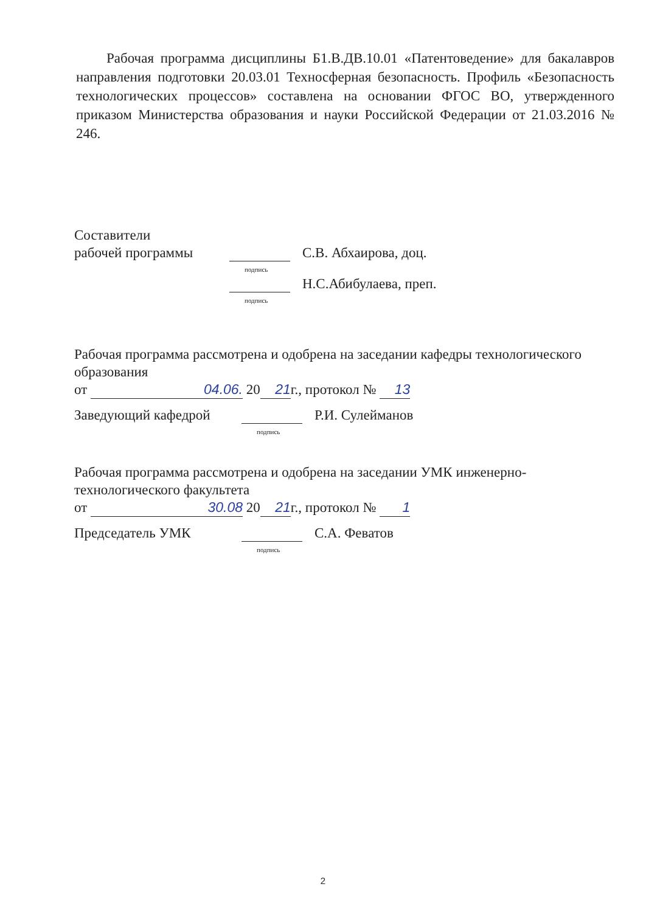Рабочая программа дисциплины Б1.В.ДВ.10.01 «Патентоведение» для бакалавров направления подготовки 20.03.01 Техносферная безопасность. Профиль «Безопасность технологических процессов» составлена на основании ФГОС ВО, утвержденного приказом Министерства образования и науки Российской Федерации от 21.03.2016 № 246.
Составители
рабочей программы подпись С.В. Абхаирова, доц.
подпись Н.С.Абибулаева, преп.
Рабочая программа рассмотрена и одобрена на заседании кафедры технологического образования
от 04.06. 20 21 г., протокол № 13
Заведующий кафедрой подпись Р.И. Сулейманов
Рабочая программа рассмотрена и одобрена на заседании УМК инженерно-технологического факультета
от 30.08 20 21 г., протокол № 1
Председатель УМК подпись С.А. Феватов
2